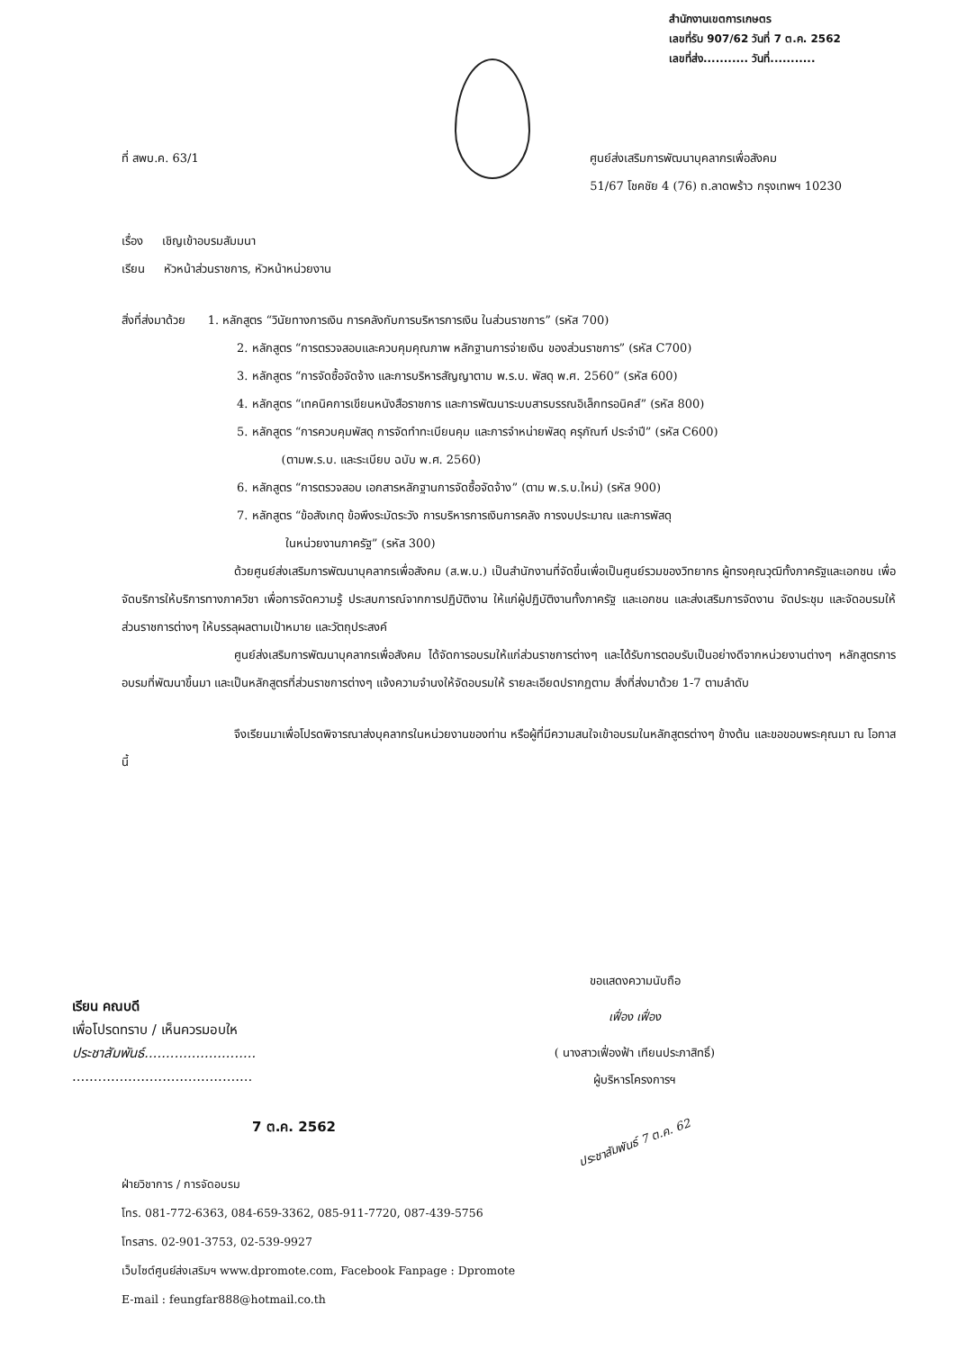สำนักงานเขตการเกษตร
เลขที่รับ 907/62 วันที่ 7 ต.ค. 2562
เลขที่ส่ง........... วันที่...........
ที่ สพบ.ค. 63/1 ศูนย์ส่งเสริมการพัฒนาบุคลากรเพื่อสังคม
51/67 โชคชัย 4 (76) ถ.ลาดพร้าว กรุงเทพฯ 10230
เรื่อง เชิญเข้าอบรมสัมมนา
เรียน หัวหน้าส่วนราชการ, หัวหน้าหน่วยงาน
สิ่งที่ส่งมาด้วย 1. หลักสูตร “วินัยทางการเงิน การคลังกับการบริหารการเงิน ในส่วนราชการ” (รหัส 700)
2. หลักสูตร “การตรวจสอบและควบคุมคุณภาพ หลักฐานการจ่ายเงิน ของส่วนราชการ” (รหัส C700)
3. หลักสูตร “การจัดซื้อจัดจ้าง และการบริหารสัญญาตาม พ.ร.บ. พัสดุ พ.ศ. 2560” (รหัส 600)
4. หลักสูตร “เทคนิคการเขียนหนังสือราชการ และการพัฒนาระบบสารบรรณอิเล็กทรอนิคส์” (รหัส 800)
5. หลักสูตร “การควบคุมพัสดุ การจัดทำทะเบียนคุม และการจำหน่ายพัสดุ ครุภัณฑ์ ประจำปี” (รหัส C600)
(ตามพ.ร.บ. และระเบียบ ฉบับ พ.ศ. 2560)
6. หลักสูตร “การตรวจสอบ เอกสารหลักฐานการจัดซื้อจัดจ้าง” (ตาม พ.ร.บ.ใหม่) (รหัส 900)
7. หลักสูตร “ข้อสังเกตุ ข้อพึงระมัดระวัง การบริหารการเงินการคลัง การงบประมาณ และการพัสดุ
ในหน่วยงานภาครัฐ” (รหัส 300)
ด้วยศูนย์ส่งเสริมการพัฒนาบุคลากรเพื่อสังคม (ส.พ.บ.) เป็นสำนักงานที่จัดขึ้นเพื่อเป็นศูนย์รวมของวิทยากร ผู้ทรงคุณวุฒิทั้งภาครัฐและเอกชน เพื่อจัดบริการให้บริการทางภาควิชา เพื่อการจัดความรู้ ประสบการณ์จากการปฏิบัติงาน ให้แก่ผู้ปฏิบัติงานทั้งภาครัฐ และเอกชน และส่งเสริมการจัดงาน จัดประชุม และจัดอบรมให้ส่วนราชการต่างๆ ให้บรรลุผลตามเป้าหมาย และวัตถุประสงค์
ศูนย์ส่งเสริมการพัฒนาบุคลากรเพื่อสังคม ได้จัดการอบรมให้แก่ส่วนราชการต่างๆ และได้รับการตอบรับเป็นอย่างดีจากหน่วยงานต่างๆ หลักสูตรการอบรมที่พัฒนาขึ้นมา และเป็นหลักสูตรที่ส่วนราชการต่างๆ แจ้งความจำนงให้จัดอบรมให้ รายละเอียดปรากฏตาม สิ่งที่ส่งมาด้วย 1-7 ตามลำดับ
จึงเรียนมาเพื่อโปรดพิจารณาส่งบุคลากรในหน่วยงานของท่าน หรือผู้ที่มีความสนใจเข้าอบรมในหลักสูตรต่างๆ ข้างต้น และขอขอบพระคุณมา ณ โอกาสนี้
ขอแสดงความนับถือ
เฟื่อง เฟื่อง
( นางสาวเฟื่องฟ้า เทียนประภาสิทธิ์)
ผู้บริหารโครงการฯ
ประชาสัมพันธ์ 7 ต.ค. 62
เรียน คณบดี
เพื่อโปรดทราบ / เห็นควรมอบให
ประชาสัมพันธ์..........................
..........................................
7 ต.ค. 2562
ฝ่ายวิชาการ / การจัดอบรม
โทร. 081-772-6363, 084-659-3362, 085-911-7720, 087-439-5756
โทรสาร. 02-901-3753, 02-539-9927
เว็บไซต์ศูนย์ส่งเสริมฯ www.dpromote.com, Facebook Fanpage : Dpromote
E-mail : feungfar888@hotmail.co.th